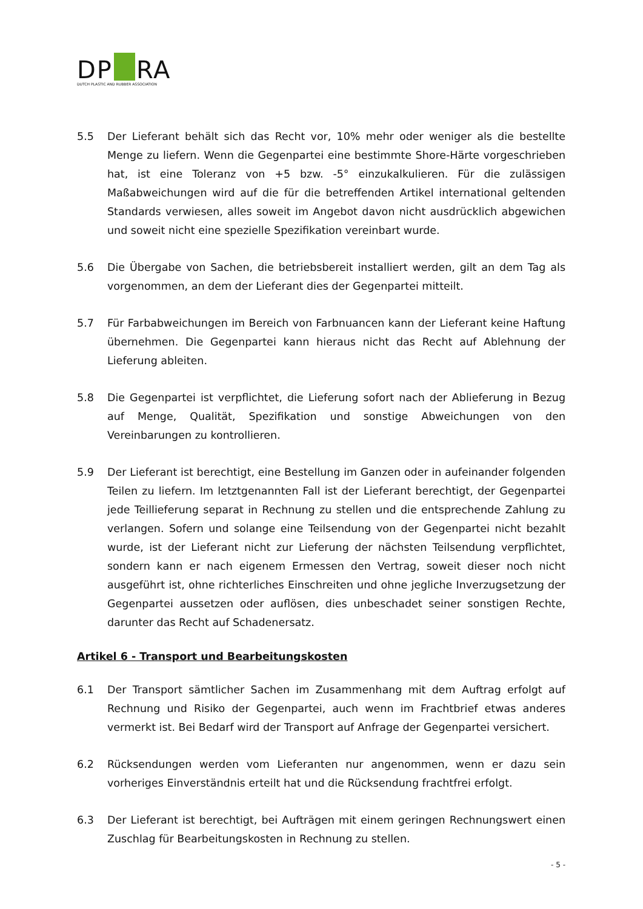DP RA
DUTCH PLASTIC AND RUBBER ASSOCIATION
5.5 Der Lieferant behält sich das Recht vor, 10% mehr oder weniger als die bestellte Menge zu liefern. Wenn die Gegenpartei eine bestimmte Shore-Härte vorgeschrieben hat, ist eine Toleranz von +5 bzw. -5° einzukalkulieren. Für die zulässigen Maßabweichungen wird auf die für die betreffenden Artikel international geltenden Standards verwiesen, alles soweit im Angebot davon nicht ausdrücklich abgewichen und soweit nicht eine spezielle Spezifikation vereinbart wurde.
5.6 Die Übergabe von Sachen, die betriebsbereit installiert werden, gilt an dem Tag als vorgenommen, an dem der Lieferant dies der Gegenpartei mitteilt.
5.7 Für Farbabweichungen im Bereich von Farbnuancen kann der Lieferant keine Haftung übernehmen. Die Gegenpartei kann hieraus nicht das Recht auf Ablehnung der Lieferung ableiten.
5.8 Die Gegenpartei ist verpflichtet, die Lieferung sofort nach der Ablieferung in Bezug auf Menge, Qualität, Spezifikation und sonstige Abweichungen von den Vereinbarungen zu kontrollieren.
5.9 Der Lieferant ist berechtigt, eine Bestellung im Ganzen oder in aufeinander folgenden Teilen zu liefern. Im letztgenannten Fall ist der Lieferant berechtigt, der Gegenpartei jede Teillieferung separat in Rechnung zu stellen und die entsprechende Zahlung zu verlangen. Sofern und solange eine Teilsendung von der Gegenpartei nicht bezahlt wurde, ist der Lieferant nicht zur Lieferung der nächsten Teilsendung verpflichtet, sondern kann er nach eigenem Ermessen den Vertrag, soweit dieser noch nicht ausgeführt ist, ohne richterliches Einschreiten und ohne jegliche Inverzugsetzung der Gegenpartei aussetzen oder auflösen, dies unbeschadet seiner sonstigen Rechte, darunter das Recht auf Schadenersatz.
Artikel 6 - Transport und Bearbeitungskosten
6.1 Der Transport sämtlicher Sachen im Zusammenhang mit dem Auftrag erfolgt auf Rechnung und Risiko der Gegenpartei, auch wenn im Frachtbrief etwas anderes vermerkt ist. Bei Bedarf wird der Transport auf Anfrage der Gegenpartei versichert.
6.2 Rücksendungen werden vom Lieferanten nur angenommen, wenn er dazu sein vorheriges Einverständnis erteilt hat und die Rücksendung frachtfrei erfolgt.
6.3 Der Lieferant ist berechtigt, bei Aufträgen mit einem geringen Rechnungswert einen Zuschlag für Bearbeitungskosten in Rechnung zu stellen.
- 5 -